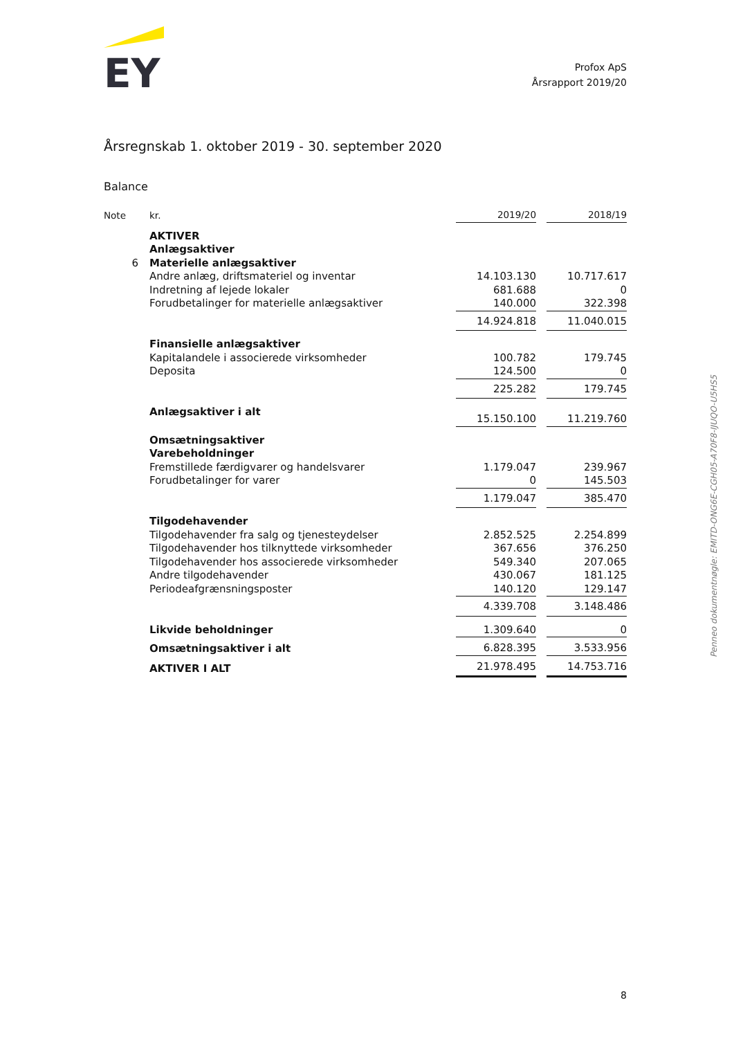EY
Profox ApS
Årsrapport 2019/20
Årsregnskab 1. oktober 2019 - 30. september 2020
Balance
| Note | kr. | 2019/20 | | 2018/19 |
| --- | --- | --- | --- | --- |
| | AKTIVER | | | |
| | Anlægsaktiver | | | |
| 6 | Materielle anlægsaktiver | | | |
| | Andre anlæg, driftsmateriel og inventar | 14.103.130 | | 10.717.617 |
| | Indretning af lejede lokaler | 681.688 | | 0 |
| | Forudbetalinger for materielle anlægsaktiver | 140.000 | | 322.398 |
| | | 14.924.818 | | 11.040.015 |
| | Finansielle anlægsaktiver | | | |
| | Kapitalandele i associerede virksomheder | 100.782 | | 179.745 |
| | Deposita | 124.500 | | 0 |
| | | 225.282 | | 179.745 |
| | Anlægsaktiver i alt | 15.150.100 | | 11.219.760 |
| | Omsætningsaktiver | | | |
| | Varebeholdninger | | | |
| | Fremstillede færdigvarer og handelsvarer | 1.179.047 | | 239.967 |
| | Forudbetalinger for varer | 0 | | 145.503 |
| | | 1.179.047 | | 385.470 |
| | Tilgodehavender | | | |
| | Tilgodehavender fra salg og tjenesteydelser | 2.852.525 | | 2.254.899 |
| | Tilgodehavender hos tilknyttede virksomheder | 367.656 | | 376.250 |
| | Tilgodehavender hos associerede virksomheder | 549.340 | | 207.065 |
| | Andre tilgodehavender | 430.067 | | 181.125 |
| | Periodeafgrænsningsposter | 140.120 | | 129.147 |
| | | 4.339.708 | | 3.148.486 |
| | Likvide beholdninger | 1.309.640 | | 0 |
| | Omsætningsaktiver i alt | 6.828.395 | | 3.533.956 |
| | AKTIVER I ALT | 21.978.495 | | 14.753.716 |
Penneo dokumentnøgle: EMITD-ONG6E-CGH05-A70F8-IJUQO-U5HS5
8